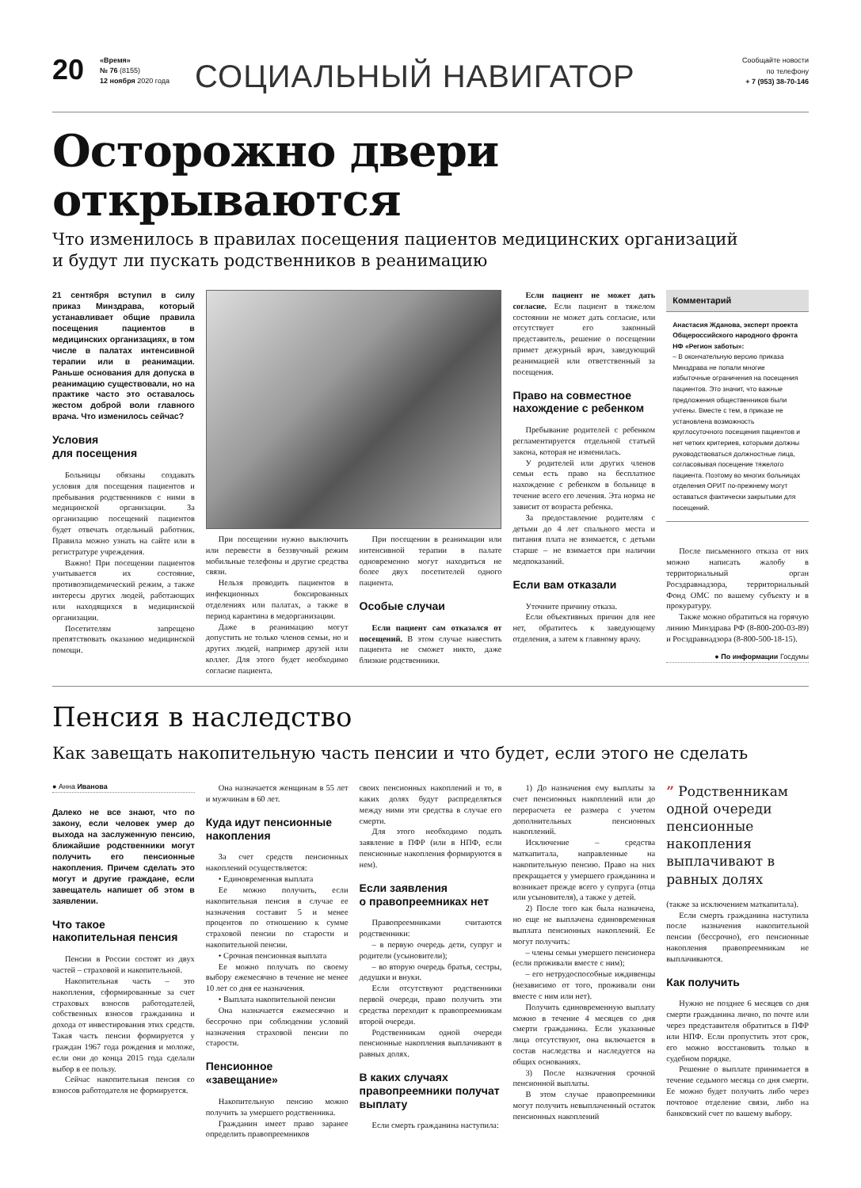20
«Время»
№ 76 (8155)
12 ноября 2020 года
СОЦИАЛЬНЫЙ НАВИГАТОР
Сообщайте новости
по телефону
+ 7 (953) 38-70-146
Осторожно двери открываются
Что изменилось в правилах посещения пациентов медицинских организаций
и будут ли пускать родственников в реанимацию
21 сентября вступил в силу приказ Минздрава, который устанавливает общие правила посещения пациентов в медицинских организациях, в том числе в палатах интенсивной терапии или в реанимации. Раньше основания для допуска в реанимацию существовали, но на практике часто это оставалось жестом доброй воли главного врача. Что изменилось сейчас?
Условия
для посещения
Больницы обязаны создавать условия для посещения пациентов и пребывания родственников с ними в медицинской организации. За организацию посещений пациентов будет отвечать отдельный работник. Правила можно узнать на сайте или в регистратуре учреждения.
Важно! При посещении пациентов учитывается их состояние, противоэпидемический режим, а также интересы других людей, работающих или находящихся в медицинской организации.
Посетителям запрещено препятствовать оказанию медицинской помощи.
При посещении нужно выключить или перевести в беззвучный режим мобильные телефоны и другие средства связи.
Нельзя проводить пациентов в инфекционных боксированных отделениях или палатах, а также в период карантина в медорганизации.
Даже в реанимацию могут допустить не только членов семьи, но и других людей, например друзей или коллег. Для этого будет необходимо согласие пациента.
При посещении в реанимации или интенсивной терапии в палате одновременно могут находиться не более двух посетителей одного пациента.
Особые случаи
Если пациент сам отказался от посещений. В этом случае навестить пациента не сможет никто, даже близкие родственники.
Если пациент не может дать согласие. Если пациент в тяжелом состоянии не может дать согласие, или отсутствует его законный представитель, решение о посещении примет дежурный врач, заведующий реанимацией или ответственный за посещения.
Право на совместное нахождение с ребенком
Пребывание родителей с ребенком регламентируется отдельной статьей закона, которая не изменилась.
У родителей или других членов семьи есть право на бесплатное нахождение с ребенком в больнице в течение всего его лечения. Эта норма не зависит от возраста ребенка.
За предоставление родителям с детьми до 4 лет спального места и питания плата не взимается, с детьми старше – не взимается при наличии медпоказаний.
Если вам отказали
Уточните причину отказа.
Если объективных причин для нее нет, обратитесь к заведующему отделения, а затем к главному врачу.
Комментарий
Анастасия Жданова, эксперт проекта Общероссийского народного фронта НФ «Регион заботы»:
– В окончательную версию приказа Минздрава не попали многие избыточные ограничения на посещения пациентов. Это значит, что важные предложения общественников были учтены. Вместе с тем, в приказе не установлена возможность круглосуточного посещения пациентов и нет четких критериев, которыми должны руководствоваться должностные лица, согласовывая посещение тяжелого пациента. Поэтому во многих больницах отделения ОРИТ по-прежнему могут оставаться фактически закрытыми для посещений.
После письменного отказа от них можно написать жалобу в территориальный орган Росздравнадзора, территориальный Фонд ОМС по вашему субъекту и в прокуратуру.
Также можно обратиться на горячую линию Минздрава РФ (8-800-200-03-89) и Росздравнадзора (8-800-500-18-15).
● По информации Госдумы
Пенсия в наследство
Как завещать накопительную часть пенсии и что будет, если этого не сделать
● Анна Иванова
Далеко не все знают, что по закону, если человек умер до выхода на заслуженную пенсию, ближайшие родственники могут получить его пенсионные накопления. Причем сделать это могут и другие граждане, если завещатель напишет об этом в заявлении.
Что такое
накопительная пенсия
Пенсии в России состоят из двух частей – страховой и накопительной.
Накопительная часть – это накопления, сформированные за счет страховых взносов работодателей, собственных взносов гражданина и дохода от инвестирования этих средств. Такая часть пенсии формируется у граждан 1967 года рождения и моложе, если они до конца 2015 года сделали выбор в ее пользу.
Сейчас накопительная пенсия со взносов работодателя не формируется.
Она назначается женщинам в 55 лет и мужчинам в 60 лет.
Куда идут пенсионные накопления
За счет средств пенсионных накоплений осуществляется:
• Единовременная выплата
Ее можно получить, если накопительная пенсия в случае ее назначения составит 5 и менее процентов по отношению к сумме страховой пенсии по старости и накопительной пенсии.
• Срочная пенсионная выплата
Ее можно получать по своему выбору ежемесячно в течение не менее 10 лет со дня ее назначения.
• Выплата накопительной пенсии
Она назначается ежемесячно и бессрочно при соблюдении условий назначения страховой пенсии по старости.
Пенсионное
«завещание»
Накопительную пенсию можно получить за умершего родственника.
Гражданин имеет право заранее определить правопреемников
своих пенсионных накоплений и то, в каких долях будут распределяться между ними эти средства в случае его смерти.
Для этого необходимо подать заявление в ПФР (или в НПФ, если пенсионные накопления формируются в нем).
Если заявления
о правопреемниках нет
Правопреемниками считаются родственники:
– в первую очередь дети, супруг и родители (усыновители);
– во вторую очередь братья, сестры, дедушки и внуки.
Если отсутствуют родственники первой очереди, право получить эти средства переходит к правопреемникам второй очереди.
Родственникам одной очереди пенсионные накопления выплачивают в равных долях.
В каких случаях правопреемники получат выплату
Если смерть гражданина наступила:
1) До назначения ему выплаты за счет пенсионных накоплений или до перерасчета ее размера с учетом дополнительных пенсионных накоплений.
Исключение – средства маткапитала, направленные на накопительную пенсию. Право на них прекращается у умершего гражданина и возникает прежде всего у супруга (отца или усыновителя), а также у детей.
2) После того как была назначена, но еще не выплачена единовременная выплата пенсионных накоплений. Ее могут получить:
– члены семьи умершего пенсионера (если проживали вместе с ним);
– его нетрудоспособные иждивенцы (независимо от того, проживали они вместе с ним или нет).
Получить единовременную выплату можно в течение 4 месяцев со дня смерти гражданина. Если указанные лица отсутствуют, она включается в состав наследства и наследуется на общих основаниях.
3) После назначения срочной пенсионной выплаты.
В этом случае правопреемники могут получить невыплаченный остаток пенсионных накоплений
” Родственникам одной очереди пенсионные накопления выплачивают в равных долях
(также за исключением маткапитала).
Если смерть гражданина наступила после назначения накопительной пенсии (бессрочно), его пенсионные накопления правопреемникам не выплачиваются.
Как получить
Нужно не позднее 6 месяцев со дня смерти гражданина лично, по почте или через представителя обратиться в ПФР или НПФ. Если пропустить этот срок, его можно восстановить только в судебном порядке.
Решение о выплате принимается в течение седьмого месяца со дня смерти. Ее можно будет получить либо через почтовое отделение связи, либо на банковский счет по вашему выбору.